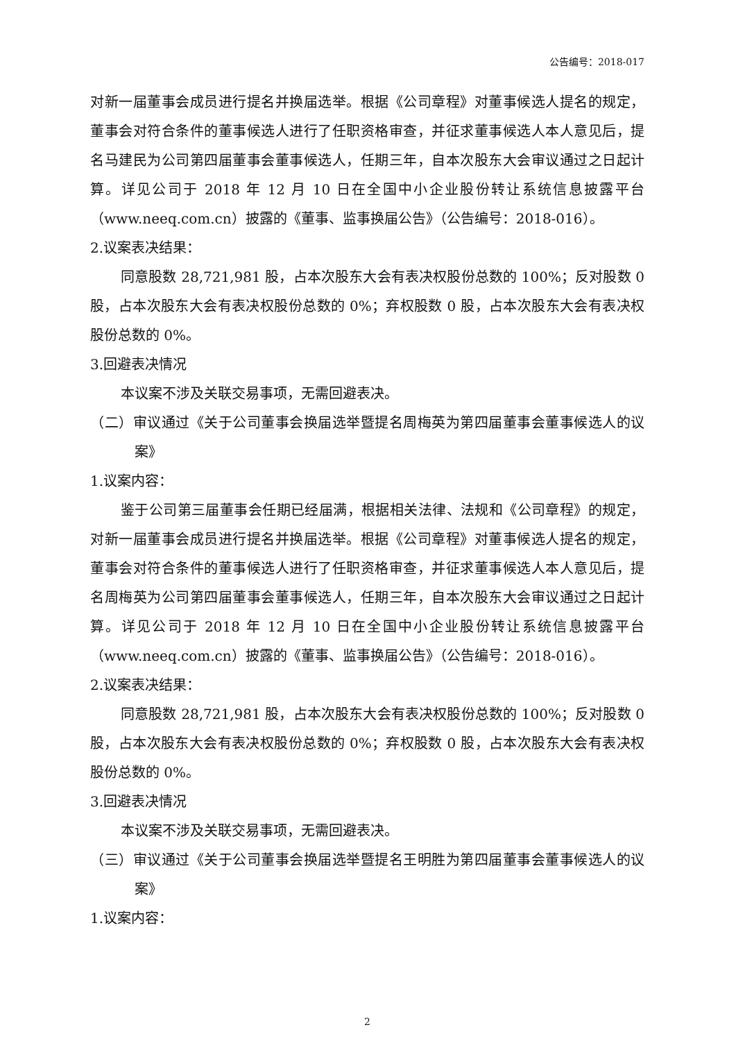公告编号：2018-017
对新一届董事会成员进行提名并换届选举。根据《公司章程》对董事候选人提名的规定，董事会对符合条件的董事候选人进行了任职资格审查，并征求董事候选人本人意见后，提名马建民为公司第四届董事会董事候选人，任期三年，自本次股东大会审议通过之日起计算。详见公司于 2018 年 12 月 10 日在全国中小企业股份转让系统信息披露平台（www.neeq.com.cn）披露的《董事、监事换届公告》（公告编号：2018-016）。
2.议案表决结果：
同意股数 28,721,981 股，占本次股东大会有表决权股份总数的 100%；反对股数 0 股，占本次股东大会有表决权股份总数的 0%；弃权股数 0 股，占本次股东大会有表决权股份总数的 0%。
3.回避表决情况
本议案不涉及关联交易事项，无需回避表决。
（二）审议通过《关于公司董事会换届选举暨提名周梅英为第四届董事会董事候选人的议案》
1.议案内容：
鉴于公司第三届董事会任期已经届满，根据相关法律、法规和《公司章程》的规定，对新一届董事会成员进行提名并换届选举。根据《公司章程》对董事候选人提名的规定，董事会对符合条件的董事候选人进行了任职资格审查，并征求董事候选人本人意见后，提名周梅英为公司第四届董事会董事候选人，任期三年，自本次股东大会审议通过之日起计算。详见公司于 2018 年 12 月 10 日在全国中小企业股份转让系统信息披露平台（www.neeq.com.cn）披露的《董事、监事换届公告》（公告编号：2018-016）。
2.议案表决结果：
同意股数 28,721,981 股，占本次股东大会有表决权股份总数的 100%；反对股数 0 股，占本次股东大会有表决权股份总数的 0%；弃权股数 0 股，占本次股东大会有表决权股份总数的 0%。
3.回避表决情况
本议案不涉及关联交易事项，无需回避表决。
（三）审议通过《关于公司董事会换届选举暨提名王明胜为第四届董事会董事候选人的议案》
1.议案内容：
2